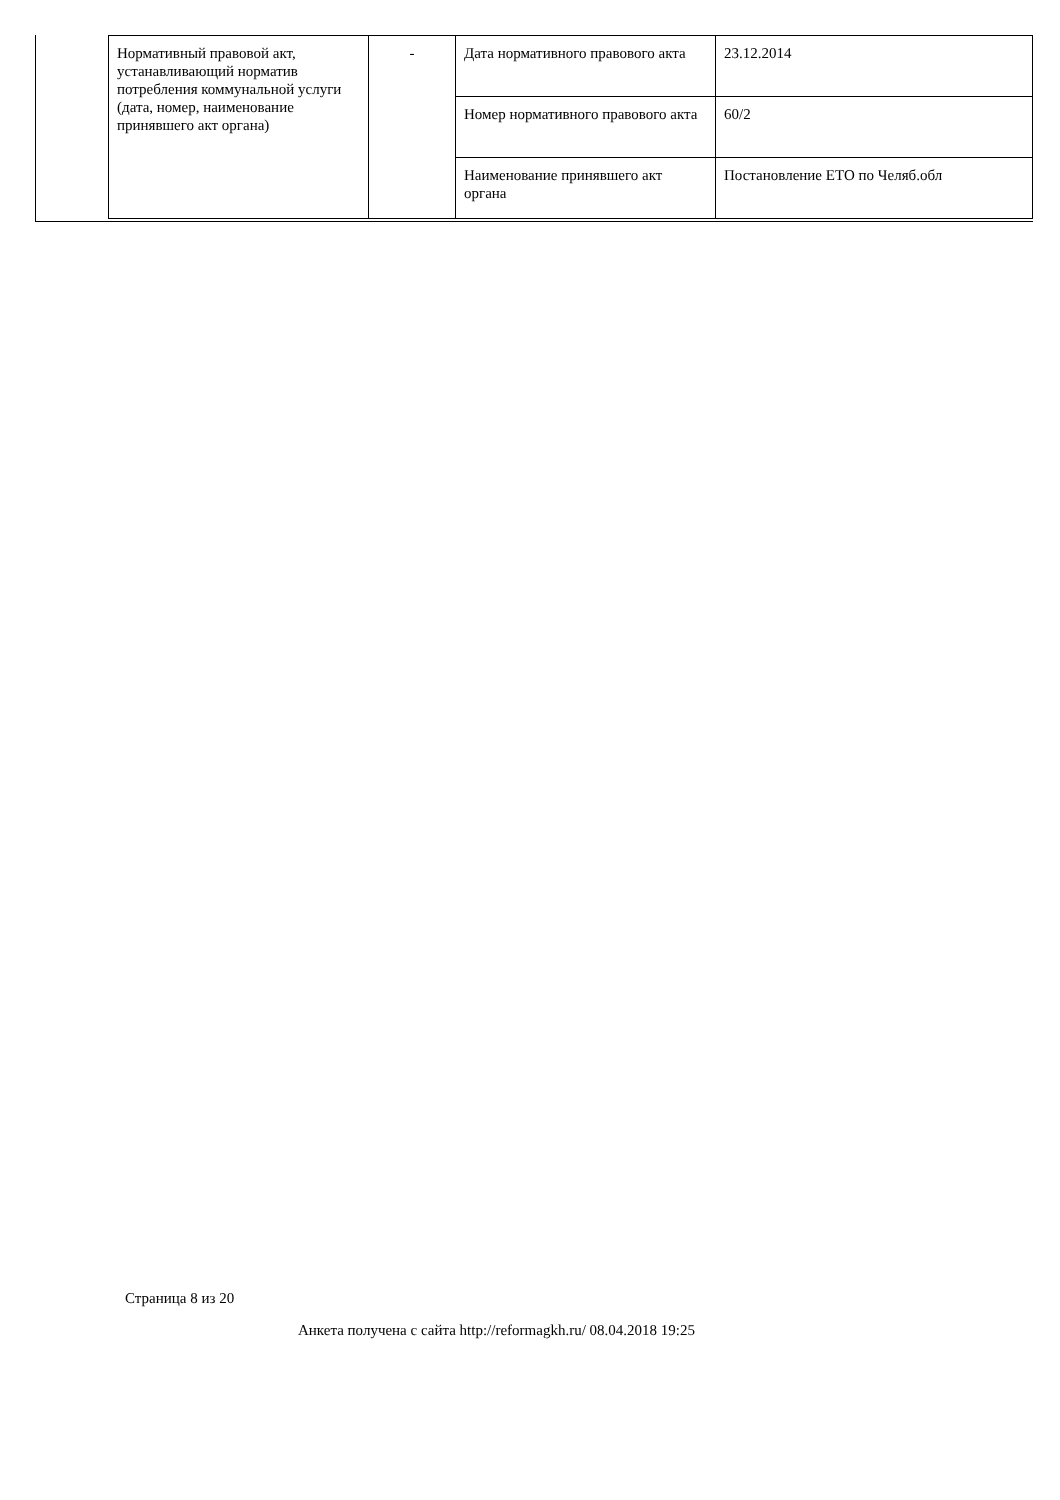| Нормативный правовой акт, устанавливающий норматив потребления коммунальной услуги (дата, номер, наименование принявшего акт органа) | - | Дата нормативного правового акта | 23.12.2014 |
| | | Номер нормативного правового акта | 60/2 |
| | | Наименование принявшего акт органа | Постановление ЕТО по Челяб.обл |
Страница 8 из 20
Анкета получена с сайта http://reformagkh.ru/ 08.04.2018 19:25